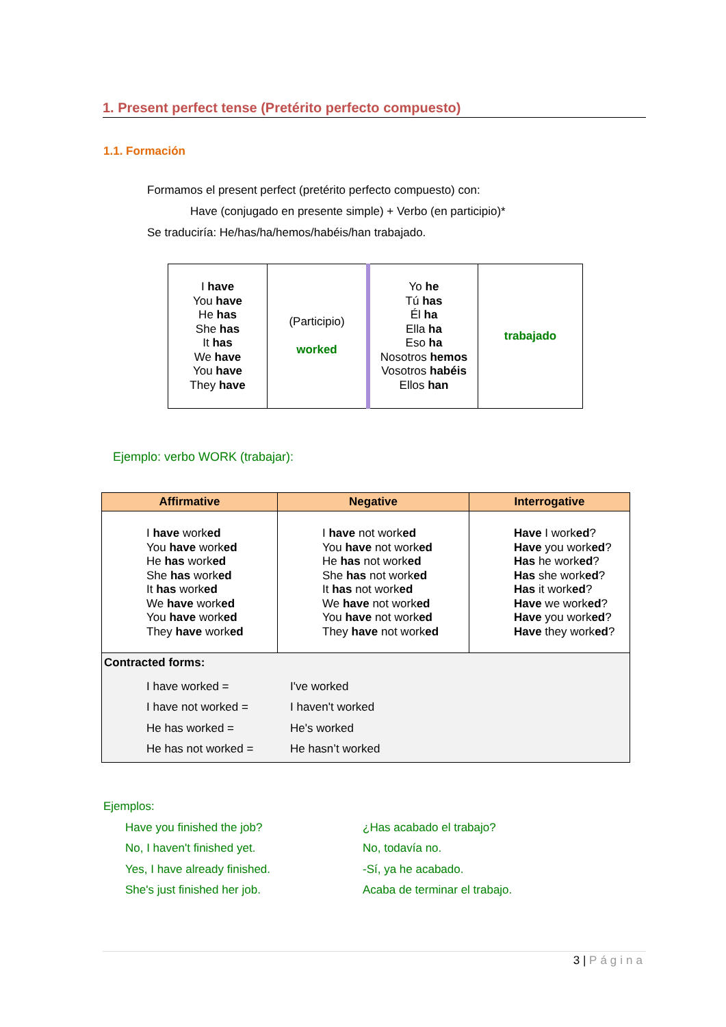1. Present perfect tense (Pretérito perfecto compuesto)
1.1. Formación
Formamos el present perfect (pretérito perfecto compuesto) con:
Have (conjugado en presente simple) + Verbo (en participio)*
Se traduciría: He/has/ha/hemos/habéis/han trabajado.
| I have You have He has She has It has We have You have They have | (Participio) worked | Yo he Tú has Él ha Ella ha Eso ha Nosotros hemos Vosotros habéis Ellos han | trabajado |
Ejemplo: verbo WORK (trabajar):
| Affirmative | Negative | Interrogative |
| --- | --- | --- |
| I have work ed You have work ed He has work ed She has work ed It has work ed We have work ed You have work ed They have work ed | I have not work ed You have not work ed He has not work ed She has not work ed It has not work ed We have not work ed You have not work ed They have not work ed | Have I work ed ? Have you work ed ? Has he work ed ? Has she work ed ? Has it work ed ? Have we work ed ? Have you work ed ? Have they work ed ? |
| Contracted forms: I have worked = I've worked I have not worked = I haven't worked He has worked = He's worked He has not worked = He hasn’t worked | | |
Ejemplos:
Have you finished the job? ¿Has acabado el trabajo? No, I haven't finished yet. No, todavía no. Yes, I have already finished. -Sí, ya he acabado. She's just finished her job. Acaba de terminar el trabajo.
3 | Página